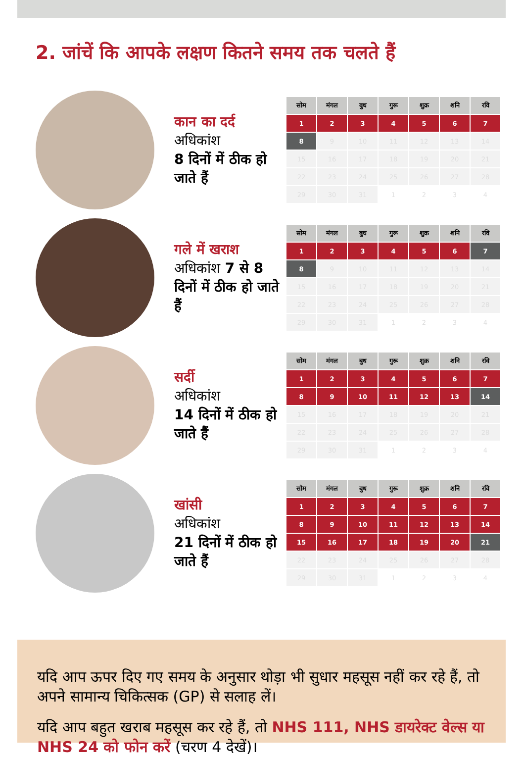2. जांचें कि आपके लक्षण कितने समय तक चलते हैं
कान का दर्द
अधिकांश
8 दिनों में ठीक हो जाते हैं
| सोम | मंगल | बुध | गुरू | शुक्र | शनि | रवि |
| --- | --- | --- | --- | --- | --- | --- |
| 1 | 2 | 3 | 4 | 5 | 6 | 7 |
| 8 | 9 | 10 | 11 | 12 | 13 | 14 |
| 15 | 16 | 17 | 18 | 19 | 20 | 21 |
| 22 | 23 | 24 | 25 | 26 | 27 | 28 |
| 29 | 30 | 31 | 1 | 2 | 3 | 4 |
गले में खराश
अधिकांश 7 से 8 दिनों में ठीक हो जाते हैं
| सोम | मंगल | बुध | गुरू | शुक्र | शनि | रवि |
| --- | --- | --- | --- | --- | --- | --- |
| 1 | 2 | 3 | 4 | 5 | 6 | 7 |
| 8 | 9 | 10 | 11 | 12 | 13 | 14 |
| 15 | 16 | 17 | 18 | 19 | 20 | 21 |
| 22 | 23 | 24 | 25 | 26 | 27 | 28 |
| 29 | 30 | 31 | 1 | 2 | 3 | 4 |
सर्दी
अधिकांश
14 दिनों में ठीक हो जाते हैं
| सोम | मंगल | बुध | गुरू | शुक्र | शनि | रवि |
| --- | --- | --- | --- | --- | --- | --- |
| 1 | 2 | 3 | 4 | 5 | 6 | 7 |
| 8 | 9 | 10 | 11 | 12 | 13 | 14 |
| 15 | 16 | 17 | 18 | 19 | 20 | 21 |
| 22 | 23 | 24 | 25 | 26 | 27 | 28 |
| 29 | 30 | 31 | 1 | 2 | 3 | 4 |
खांसी
अधिकांश
21 दिनों में ठीक हो जाते हैं
| सोम | मंगल | बुध | गुरू | शुक्र | शनि | रवि |
| --- | --- | --- | --- | --- | --- | --- |
| 1 | 2 | 3 | 4 | 5 | 6 | 7 |
| 8 | 9 | 10 | 11 | 12 | 13 | 14 |
| 15 | 16 | 17 | 18 | 19 | 20 | 21 |
| 22 | 23 | 24 | 25 | 26 | 27 | 28 |
| 29 | 30 | 31 | 1 | 2 | 3 | 4 |
यदि आप ऊपर दिए गए समय के अनुसार थोड़ा भी सुधार महसूस नहीं कर रहे हैं, तो अपने सामान्य चिकित्सक (GP) से सलाह लें।
यदि आप बहुत खराब महसूस कर रहे हैं, तो NHS 111, NHS डायरेक्ट वेल्स या NHS 24 को फोन करें (चरण 4 देखें)।